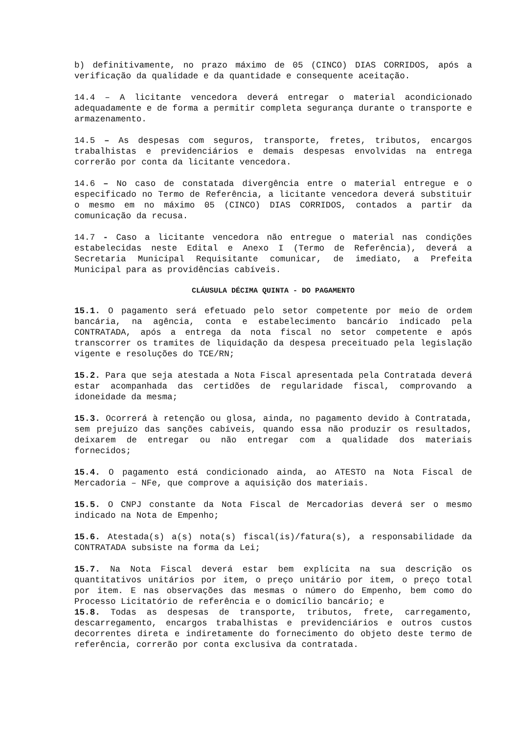b) definitivamente, no prazo máximo de 05 (CINCO) DIAS CORRIDOS, após a verificação da qualidade e da quantidade e consequente aceitação.
14.4 – A licitante vencedora deverá entregar o material acondicionado adequadamente e de forma a permitir completa segurança durante o transporte e armazenamento.
14.5 – As despesas com seguros, transporte, fretes, tributos, encargos trabalhistas e previdenciários e demais despesas envolvidas na entrega correrão por conta da licitante vencedora.
14.6 – No caso de constatada divergência entre o material entregue e o especificado no Termo de Referência, a licitante vencedora deverá substituir o mesmo em no máximo 05 (CINCO) DIAS CORRIDOS, contados a partir da comunicação da recusa.
14.7 - Caso a licitante vencedora não entregue o material nas condições estabelecidas neste Edital e Anexo I (Termo de Referência), deverá a Secretaria Municipal Requisitante comunicar, de imediato, a Prefeita Municipal para as providências cabíveis.
CLÁUSULA DÉCIMA QUINTA - DO PAGAMENTO
15.1. O pagamento será efetuado pelo setor competente por meio de ordem bancária, na agência, conta e estabelecimento bancário indicado pela CONTRATADA, após a entrega da nota fiscal no setor competente e após transcorrer os tramites de liquidação da despesa preceituado pela legislação vigente e resoluções do TCE/RN;
15.2. Para que seja atestada a Nota Fiscal apresentada pela Contratada deverá estar acompanhada das certidões de regularidade fiscal, comprovando a idoneidade da mesma;
15.3. Ocorrerá à retenção ou glosa, ainda, no pagamento devido à Contratada, sem prejuízo das sanções cabíveis, quando essa não produzir os resultados, deixarem de entregar ou não entregar com a qualidade dos materiais fornecidos;
15.4. O pagamento está condicionado ainda, ao ATESTO na Nota Fiscal de Mercadoria – NFe, que comprove a aquisição dos materiais.
15.5. O CNPJ constante da Nota Fiscal de Mercadorias deverá ser o mesmo indicado na Nota de Empenho;
15.6. Atestada(s) a(s) nota(s) fiscal(is)/fatura(s), a responsabilidade da CONTRATADA subsiste na forma da Lei;
15.7. Na Nota Fiscal deverá estar bem explícita na sua descrição os quantitativos unitários por item, o preço unitário por item, o preço total por item. E nas observações das mesmas o número do Empenho, bem como do Processo Licitatório de referência e o domicílio bancário; e
15.8. Todas as despesas de transporte, tributos, frete, carregamento, descarregamento, encargos trabalhistas e previdenciários e outros custos decorrentes direta e indiretamente do fornecimento do objeto deste termo de referência, correrão por conta exclusiva da contratada.